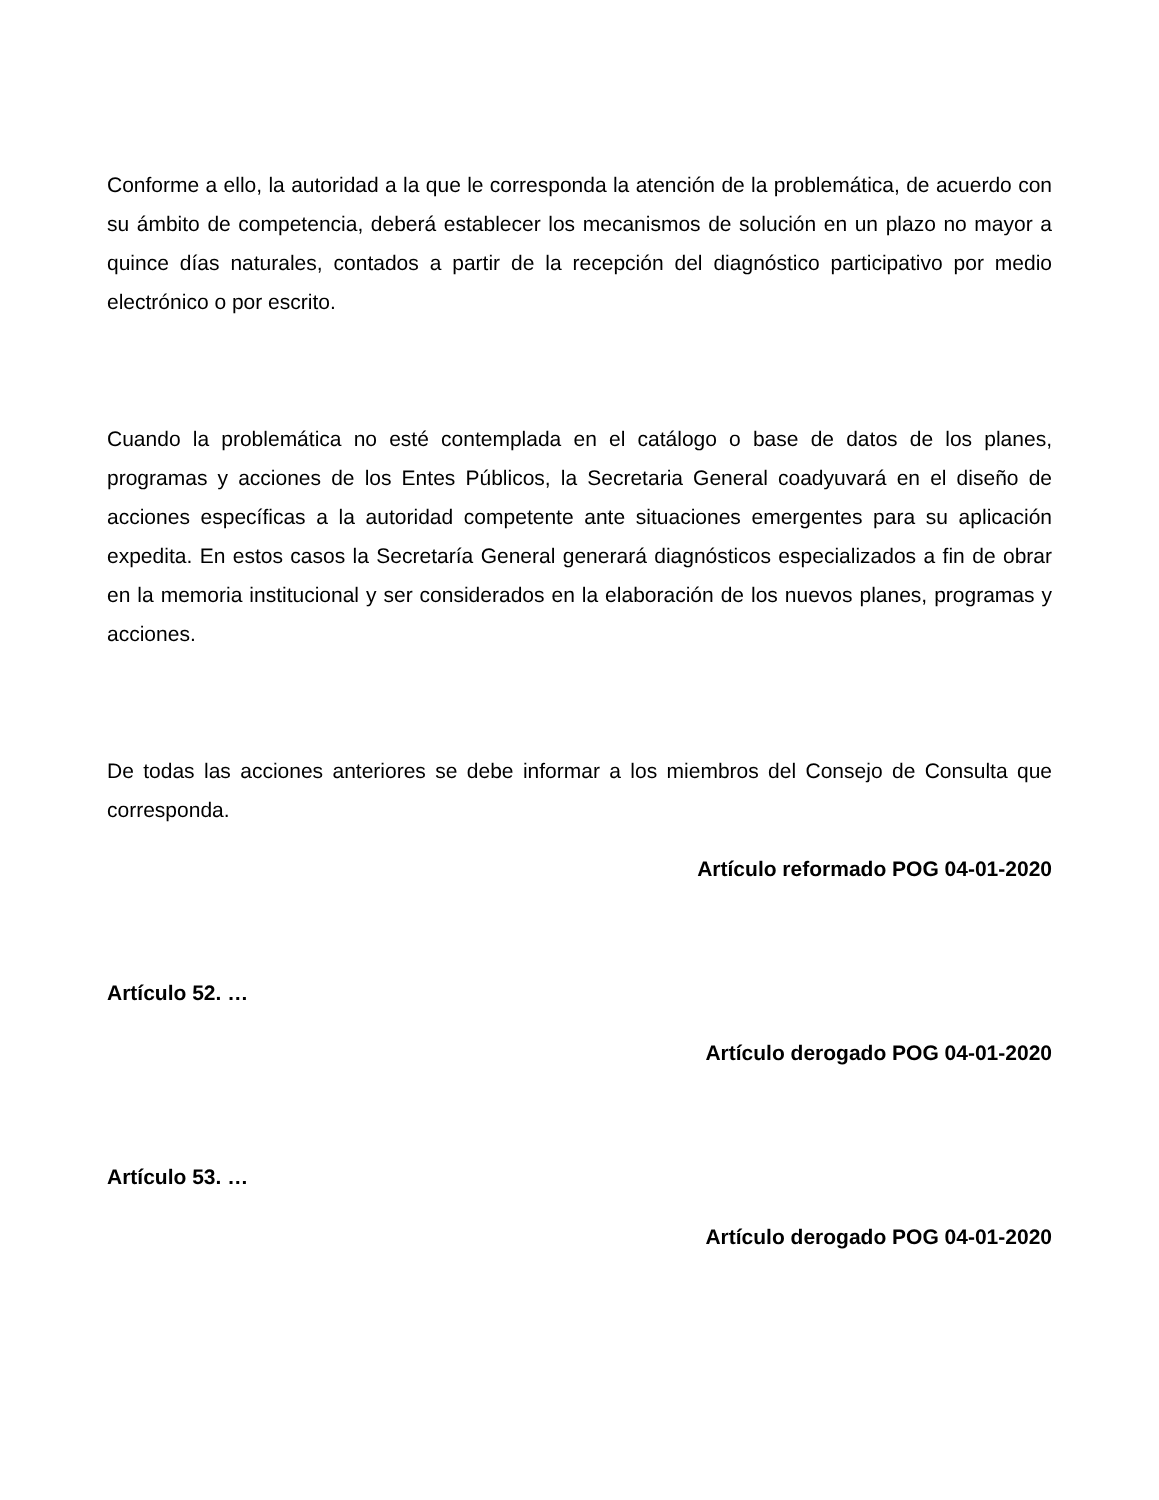Conforme a ello, la autoridad a la que le corresponda la atención de la problemática, de acuerdo con su ámbito de competencia, deberá establecer los mecanismos de solución en un plazo no mayor a quince días naturales, contados a partir de la recepción del diagnóstico participativo por medio electrónico o por escrito.
Cuando la problemática no esté contemplada en el catálogo o base de datos de los planes, programas y acciones de los Entes Públicos, la Secretaria General coadyuvará en el diseño de acciones específicas a la autoridad competente ante situaciones emergentes para su aplicación expedita. En estos casos la Secretaría General generará diagnósticos especializados a fin de obrar en la memoria institucional y ser considerados en la elaboración de los nuevos planes, programas y acciones.
De todas las acciones anteriores se debe informar a los miembros del Consejo de Consulta que corresponda.
Artículo reformado POG 04-01-2020
Artículo 52. …
Artículo derogado POG 04-01-2020
Artículo 53. …
Artículo derogado POG 04-01-2020